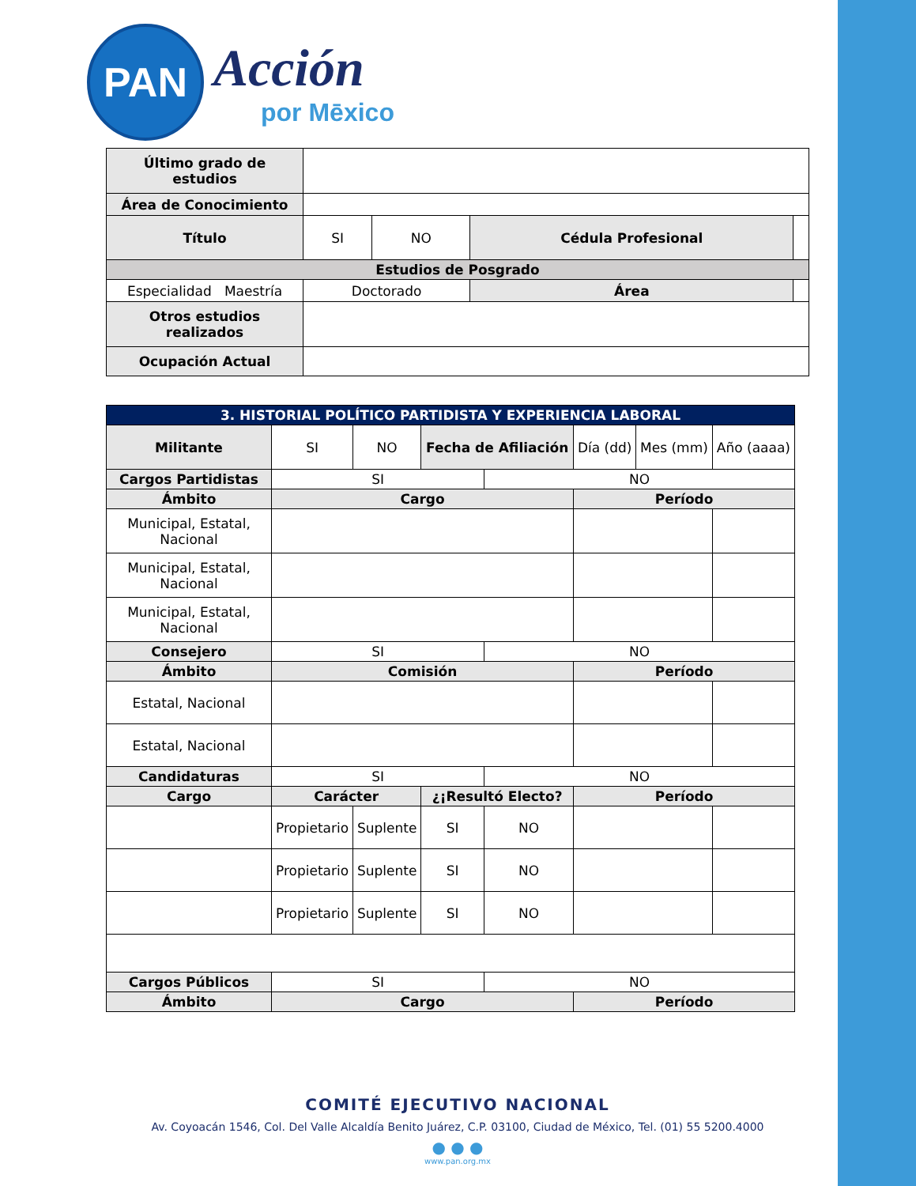PAN
Acción
por Mēxico
| Último grado de estudios | | | | |
| Área de Conocimiento | | | | |
| Título | SI | NO | Cédula Profesional | |
| Estudios de Posgrado | | | | |
| Especialidad Maestría | Doctorado | | Área | |
| Otros estudios realizados | | | | |
| Ocupación Actual | | | | |
| 3. HISTORIAL POLÍTICO PARTIDISTA Y EXPERIENCIA LABORAL | | | | | | | |
| Militante | SI | NO | Fecha de Afiliación | | Día (dd) | Mes (mm) | Año (aaaa) |
| Cargos Partidistas | SI | | | NO | | | |
| Ámbito | Cargo | | | | Período | | |
| Municipal, Estatal, Nacional | | | | | | | |
| Municipal, Estatal, Nacional | | | | | | | |
| Municipal, Estatal, Nacional | | | | | | | |
| Consejero | SI | | | NO | | | |
| Ámbito | Comisión | | | | Período | | |
| Estatal, Nacional | | | | | | | |
| Estatal, Nacional | | | | | | | |
| Candidaturas | SI | | | NO | | | |
| Cargo | Carácter | | ¿¡Resultó Electo? | | Período | | |
| | Propietario | Suplente | SI | NO | | | |
| | Propietario | Suplente | SI | NO | | | |
| | Propietario | Suplente | SI | NO | | | |
| Cargos Públicos | SI | | | NO | | | |
| Ámbito | Cargo | | | | Período | | |
COMITÉ EJECUTIVO NACIONAL
Av. Coyoacán 1546, Col. Del Valle Alcaldía Benito Juárez, C.P. 03100, Ciudad de México, Tel. (01) 55 5200.4000
● ● ●
www.pan.org.mx